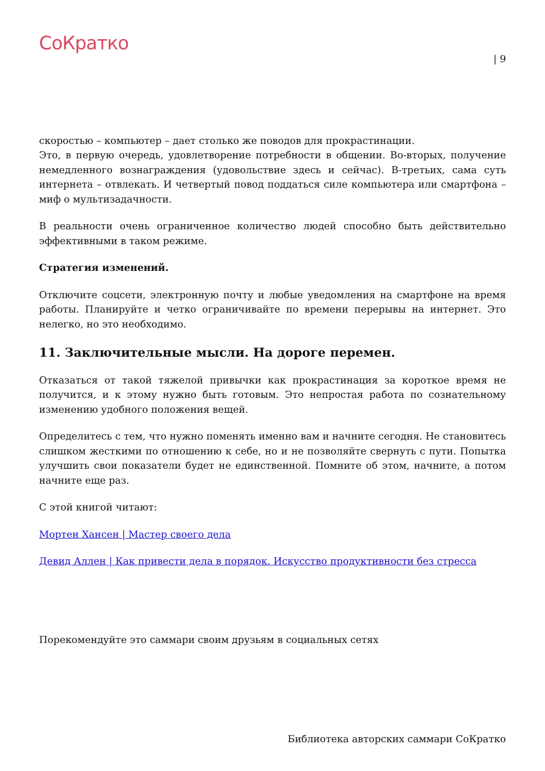СоКратко
| 9
скоростью – компьютер – дает столько же поводов для прокрастинации.
Это, в первую очередь, удовлетворение потребности в общении. Во-вторых, получение немедленного вознаграждения (удовольствие здесь и сейчас). В-третьих, сама суть интернета – отвлекать. И четвертый повод поддаться силе компьютера или смартфона – миф о мультизадачности.
В реальности очень ограниченное количество людей способно быть действительно эффективными в таком режиме.
Стратегия изменений.
Отключите соцсети, электронную почту и любые уведомления на смартфоне на время работы. Планируйте и четко ограничивайте по времени перерывы на интернет. Это нелегко, но это необходимо.
11. Заключительные мысли. На дороге перемен.
Отказаться от такой тяжелой привычки как прокрастинация за короткое время не получится, и к этому нужно быть готовым. Это непростая работа по сознательному изменению удобного положения вещей.
Определитесь с тем, что нужно поменять именно вам и начните сегодня. Не становитесь слишком жесткими по отношению к себе, но и не позволяйте свернуть с пути. Попытка улучшить свои показатели будет не единственной. Помните об этом, начните, а потом начните еще раз.
С этой книгой читают:
Мортен Хансен | Мастер своего дела
Девид Аллен | Как привести дела в порядок. Искусство продуктивности без стресса
Порекомендуйте это саммари своим друзьям в социальных сетях
Библиотека авторских саммари СоКратко